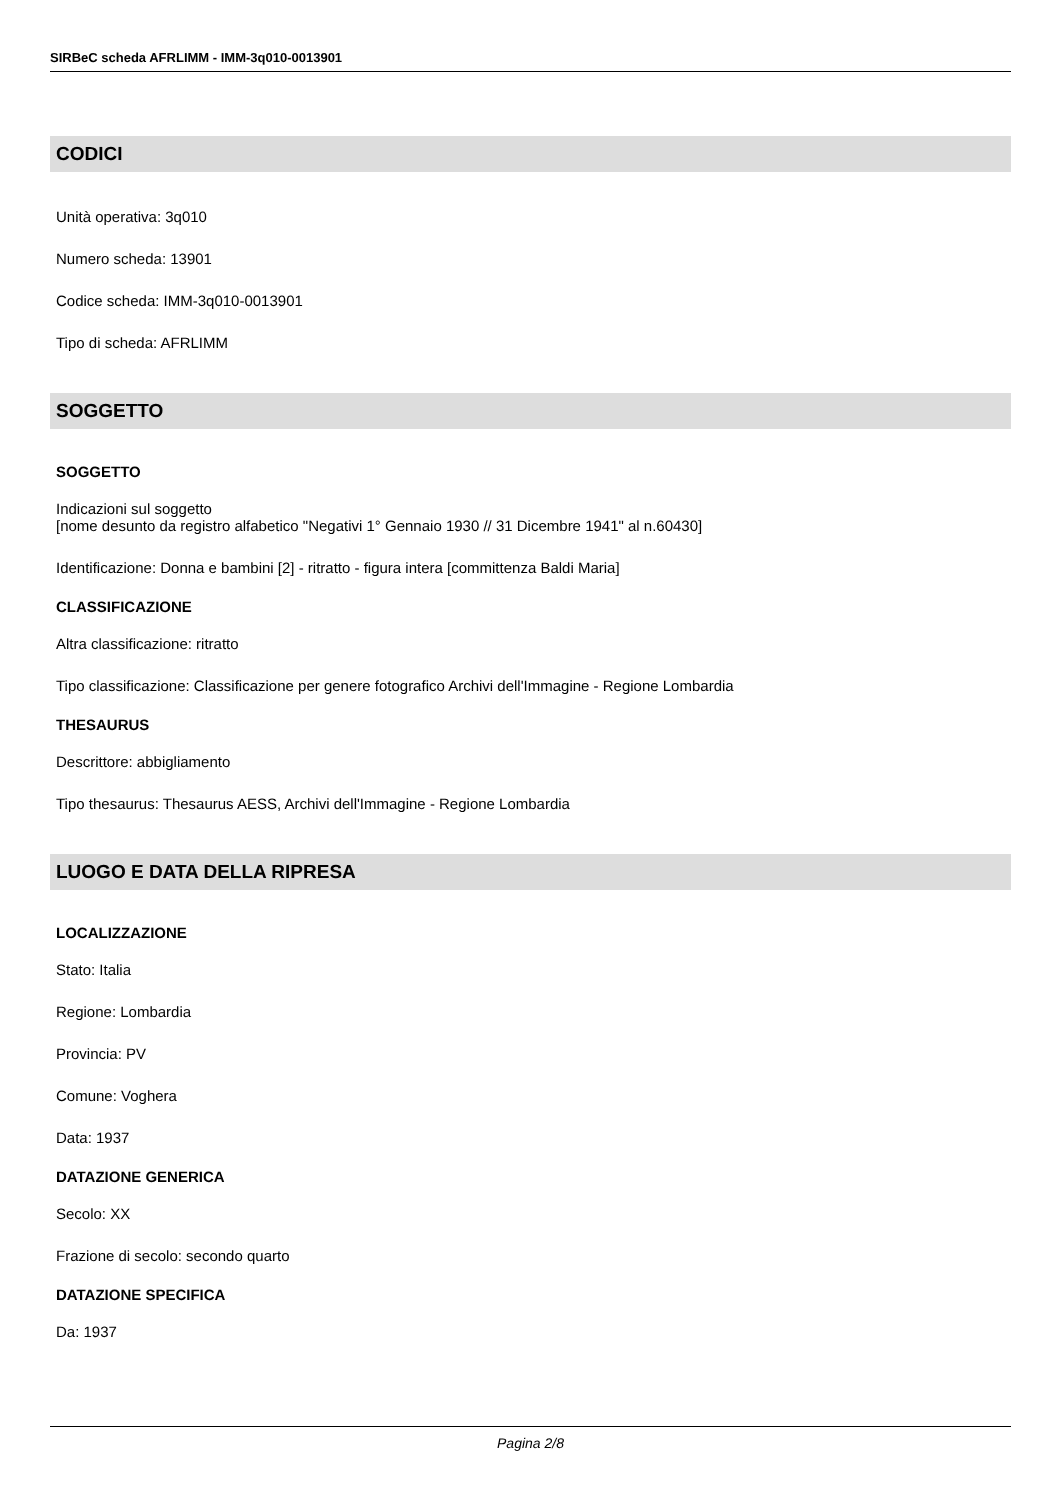SIRBeC scheda AFRLIMM - IMM-3q010-0013901
CODICI
Unità operativa: 3q010
Numero scheda: 13901
Codice scheda: IMM-3q010-0013901
Tipo di scheda: AFRLIMM
SOGGETTO
SOGGETTO
Indicazioni sul soggetto
[nome desunto da registro alfabetico "Negativi 1° Gennaio 1930 // 31 Dicembre 1941" al n.60430]
Identificazione: Donna e bambini [2] - ritratto - figura intera [committenza Baldi Maria]
CLASSIFICAZIONE
Altra classificazione: ritratto
Tipo classificazione: Classificazione per genere fotografico Archivi dell'Immagine - Regione Lombardia
THESAURUS
Descrittore: abbigliamento
Tipo thesaurus: Thesaurus AESS, Archivi dell'Immagine - Regione Lombardia
LUOGO E DATA DELLA RIPRESA
LOCALIZZAZIONE
Stato: Italia
Regione: Lombardia
Provincia: PV
Comune: Voghera
Data: 1937
DATAZIONE GENERICA
Secolo: XX
Frazione di secolo: secondo quarto
DATAZIONE SPECIFICA
Da: 1937
Pagina 2/8